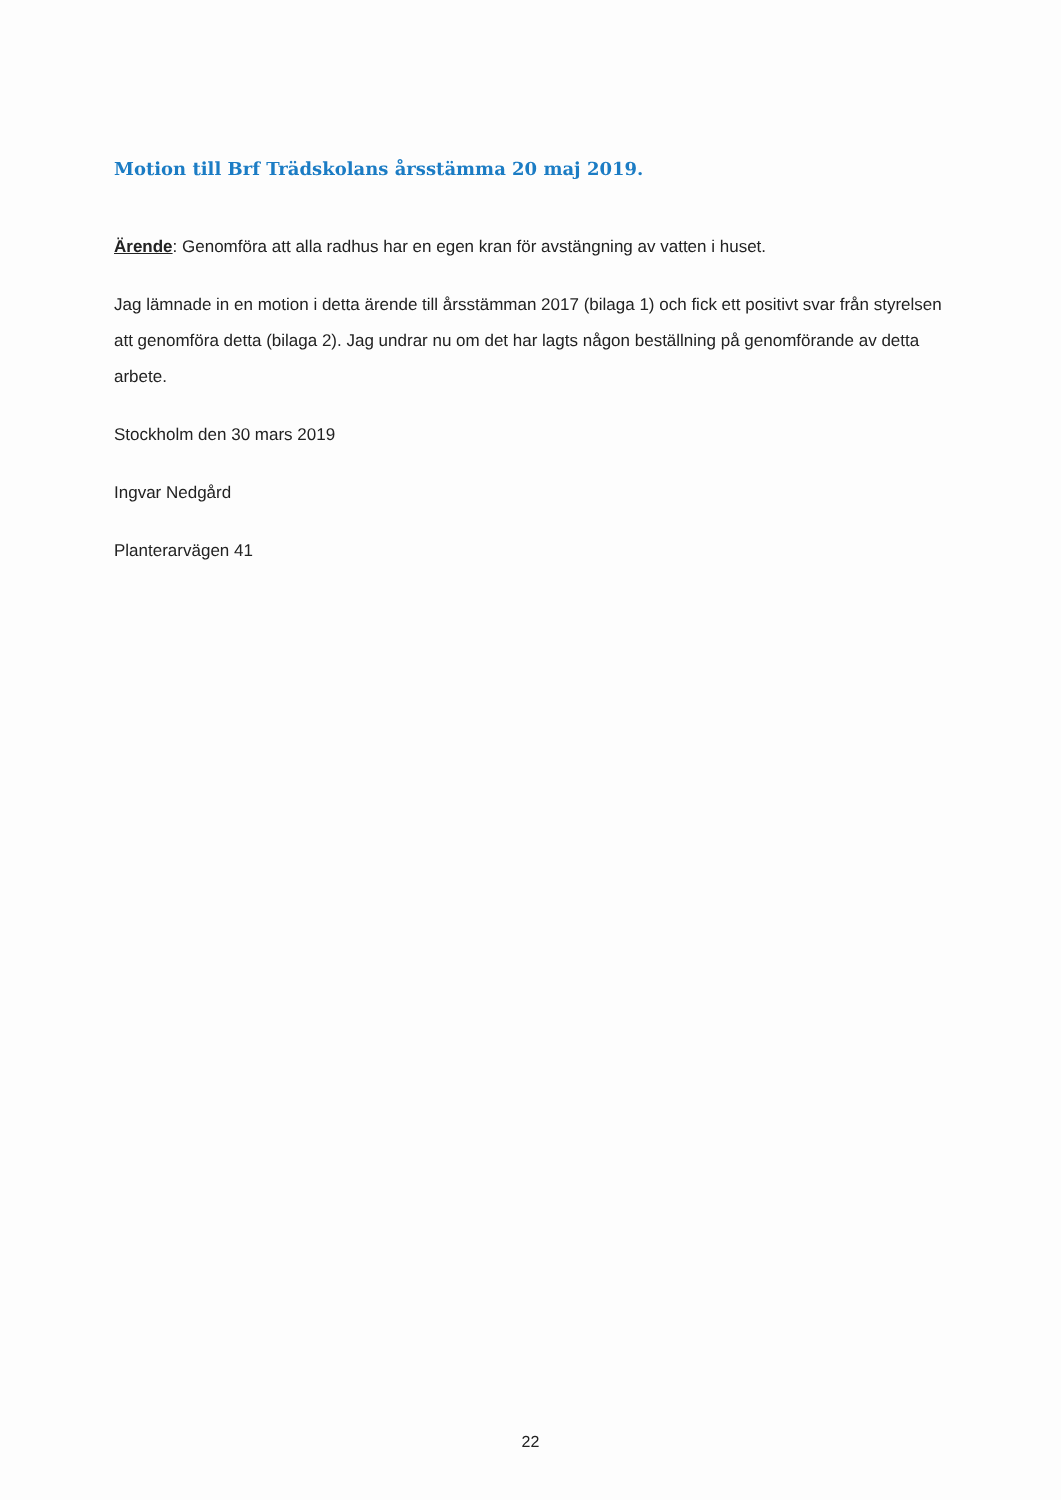Motion till Brf Trädskolans årsstämma 20 maj 2019.
Ärende: Genomföra att alla radhus har en egen kran för avstängning av vatten i huset.
Jag lämnade in en motion i detta ärende till årsstämman 2017 (bilaga 1) och fick ett positivt svar från styrelsen att genomföra detta (bilaga 2). Jag undrar nu om det har lagts någon beställning på genomförande av detta arbete.
Stockholm den 30 mars 2019
Ingvar Nedgård
Planterarvägen 41
22